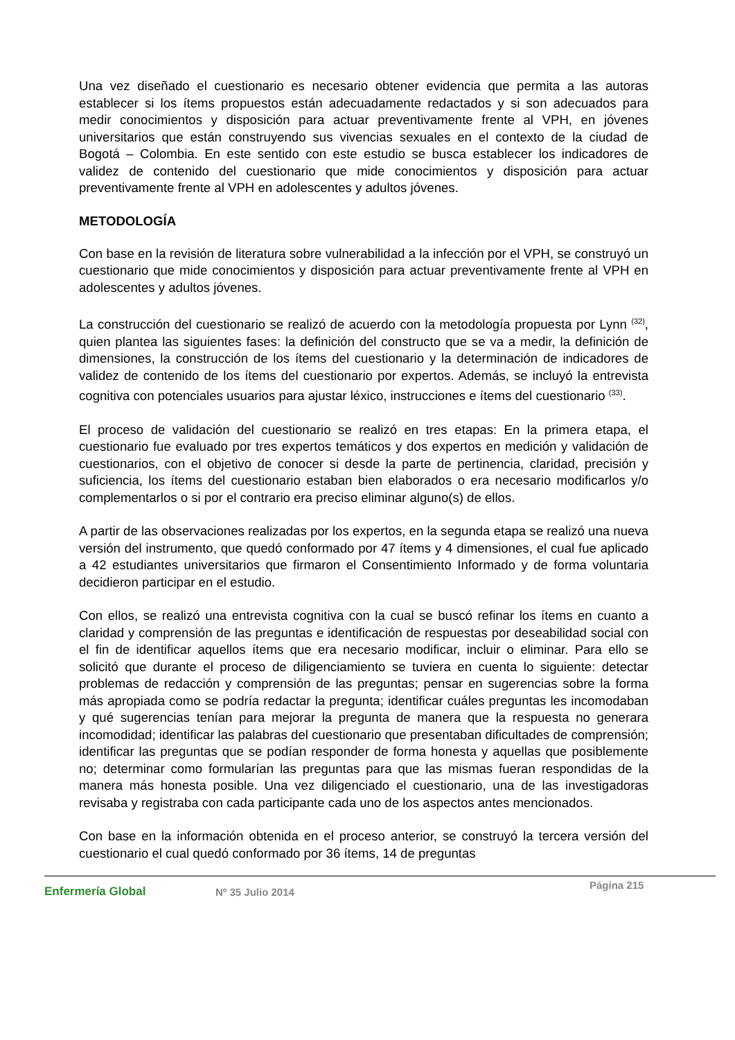Una vez diseñado el cuestionario es necesario obtener evidencia que permita a las autoras establecer si los ítems propuestos están adecuadamente redactados y si son adecuados para medir conocimientos y disposición para actuar preventivamente frente al VPH, en jóvenes universitarios que están construyendo sus vivencias sexuales en el contexto de la ciudad de Bogotá – Colombia. En este sentido con este estudio se busca establecer los indicadores de validez de contenido del cuestionario que mide conocimientos y disposición para actuar preventivamente frente al VPH en adolescentes y adultos jóvenes.
METODOLOGÍA
Con base en la revisión de literatura sobre vulnerabilidad a la infección por el VPH, se construyó un cuestionario que mide conocimientos y disposición para actuar preventivamente frente al VPH en adolescentes y adultos jóvenes.
La construcción del cuestionario se realizó de acuerdo con la metodología propuesta por Lynn <sup>(32)</sup>, quien plantea las siguientes fases: la definición del constructo que se va a medir, la definición de dimensiones, la construcción de los ítems del cuestionario y la determinación de indicadores de validez de contenido de los ítems del cuestionario por expertos. Además, se incluyó la entrevista cognitiva con potenciales usuarios para ajustar léxico, instrucciones e ítems del cuestionario <sup>(33)</sup>.
El proceso de validación del cuestionario se realizó en tres etapas: En la primera etapa, el cuestionario fue evaluado por tres expertos temáticos y dos expertos en medición y validación de cuestionarios, con el objetivo de conocer si desde la parte de pertinencia, claridad, precisión y suficiencia, los ítems del cuestionario estaban bien elaborados o era necesario modificarlos y/o complementarlos o si por el contrario era preciso eliminar alguno(s) de ellos.
A partir de las observaciones realizadas por los expertos, en la segunda etapa se realizó una nueva versión del instrumento, que quedó conformado por 47 ítems y 4 dimensiones, el cual fue aplicado a 42 estudiantes universitarios que firmaron el Consentimiento Informado y de forma voluntaria decidieron participar en el estudio.
Con ellos, se realizó una entrevista cognitiva con la cual se buscó refinar los ítems en cuanto a claridad y comprensión de las preguntas e identificación de respuestas por deseabilidad social con el fin de identificar aquellos ítems que era necesario modificar, incluir o eliminar. Para ello se solicitó que durante el proceso de diligenciamiento se tuviera en cuenta lo siguiente: detectar problemas de redacción y comprensión de las preguntas; pensar en sugerencias sobre la forma más apropiada como se podría redactar la pregunta; identificar cuáles preguntas les incomodaban y qué sugerencias tenían para mejorar la pregunta de manera que la respuesta no generara incomodidad; identificar las palabras del cuestionario que presentaban dificultades de comprensión; identificar las preguntas que se podían responder de forma honesta y aquellas que posiblemente no; determinar como formularían las preguntas para que las mismas fueran respondidas de la manera más honesta posible. Una vez diligenciado el cuestionario, una de las investigadoras revisaba y registraba con cada participante cada uno de los aspectos antes mencionados.
Con base en la información obtenida en el proceso anterior, se construyó la tercera versión del cuestionario el cual quedó conformado por 36 ítems, 14 de preguntas
Enfermería Global Nº 35 Julio 2014
Página 215